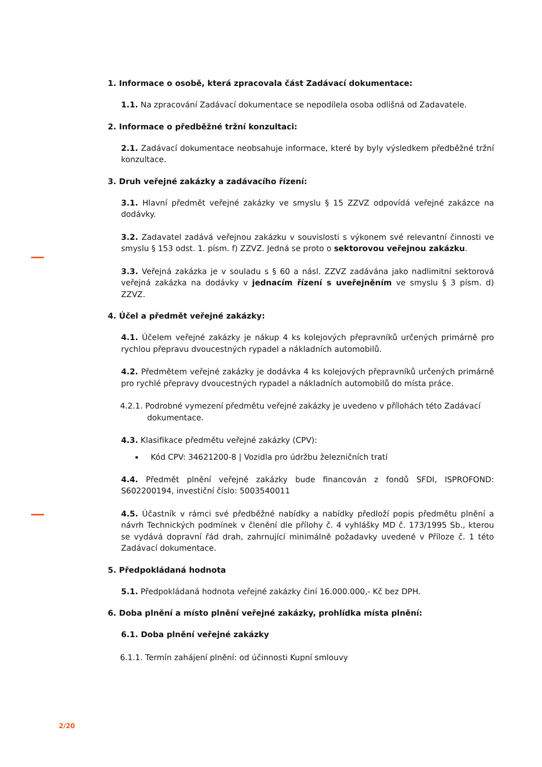1. Informace o osobě, která zpracovala část Zadávací dokumentace:
1.1. Na zpracování Zadávací dokumentace se nepodílela osoba odlišná od Zadavatele.
2. Informace o předběžné tržní konzultaci:
2.1. Zadávací dokumentace neobsahuje informace, které by byly výsledkem předběžné tržní konzultace.
3. Druh veřejné zakázky a zadávacího řízení:
3.1. Hlavní předmět veřejné zakázky ve smyslu § 15 ZZVZ odpovídá veřejné zakázce na dodávky.
3.2. Zadavatel zadává veřejnou zakázku v souvislosti s výkonem své relevantní činnosti ve smyslu § 153 odst. 1. písm. f) ZZVZ. Jedná se proto o sektorovou veřejnou zakázku.
3.3. Veřejná zakázka je v souladu s § 60 a násl. ZZVZ zadávána jako nadlimitní sektorová veřejná zakázka na dodávky v jednacím řízení s uveřejněním ve smyslu § 3 písm. d) ZZVZ.
4. Účel a předmět veřejné zakázky:
4.1. Účelem veřejné zakázky je nákup 4 ks kolejových přepravníků určených primárně pro rychlou přepravu dvoucestných rypadel a nákladních automobilů.
4.2. Předmětem veřejné zakázky je dodávka 4 ks kolejových přepravníků určených primárně pro rychlé přepravy dvoucestných rypadel a nákladních automobilů do místa práce.
4.2.1. Podrobné vymezení předmětu veřejné zakázky je uvedeno v přílohách této Zadávací dokumentace.
4.3. Klasifikace předmětu veřejné zakázky (CPV):
Kód CPV: 34621200-8 | Vozidla pro údržbu železničních tratí
4.4. Předmět plnění veřejné zakázky bude financován z fondů SFDI, ISPROFOND: S602200194, investiční číslo: 5003540011
4.5. Účastník v rámci své předběžné nabídky a nabídky předloží popis předmětu plnění a návrh Technických podmínek v členění dle přílohy č. 4 vyhlášky MD č. 173/1995 Sb., kterou se vydává dopravní řád drah, zahrnující minimálně požadavky uvedené v Příloze č. 1 této Zadávací dokumentace.
5. Předpokládaná hodnota
5.1. Předpokládaná hodnota veřejné zakázky činí 16.000.000,- Kč bez DPH.
6. Doba plnění a místo plnění veřejné zakázky, prohlídka místa plnění:
6.1. Doba plnění veřejné zakázky
6.1.1. Termín zahájení plnění: od účinnosti Kupní smlouvy
2/20